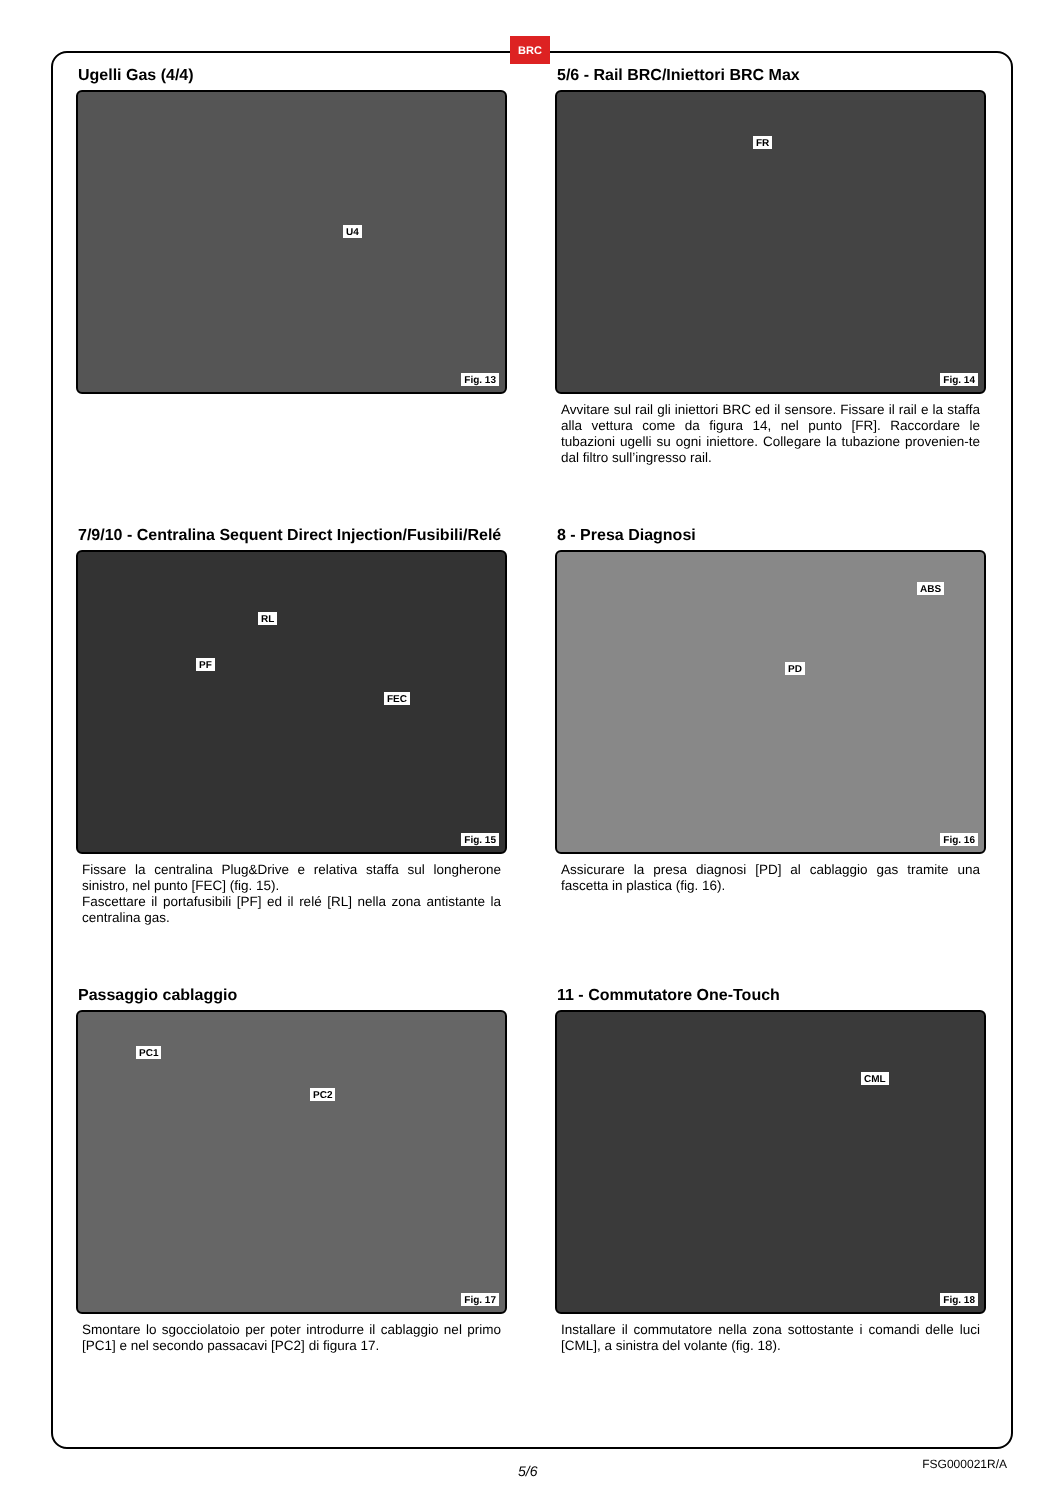BRC
Ugelli Gas (4/4)
U4
Fig. 13
5/6 - Rail BRC/Iniettori BRC Max
FR
Fig. 14
Avvitare sul rail gli iniettori BRC ed il sensore. Fissare il rail e la staffa alla vettura come da figura 14, nel punto [FR]. Raccordare le tubazioni ugelli su ogni iniettore. Collegare la tubazione provenien-te dal filtro sull’ingresso rail.
7/9/10 - Centralina Sequent Direct Injection/Fusibili/Relé
RL
PF
FEC
Fig. 15
Fissare la centralina Plug&Drive e relativa staffa sul longherone sinistro, nel punto [FEC] (fig. 15).
Fascettare il portafusibili [PF] ed il relé [RL] nella zona antistante la centralina gas.
8 - Presa Diagnosi
ABS
PD
Fig. 16
Assicurare la presa diagnosi [PD] al cablaggio gas tramite una fascetta in plastica (fig. 16).
Passaggio cablaggio
PC1
PC2
Fig. 17
Smontare lo sgocciolatoio per poter introdurre il cablaggio nel primo [PC1] e nel secondo passacavi [PC2] di figura 17.
11 - Commutatore One-Touch
CML
Fig. 18
Installare il commutatore nella zona sottostante i comandi delle luci [CML], a sinistra del volante (fig. 18).
5/6 FSG000021R/A